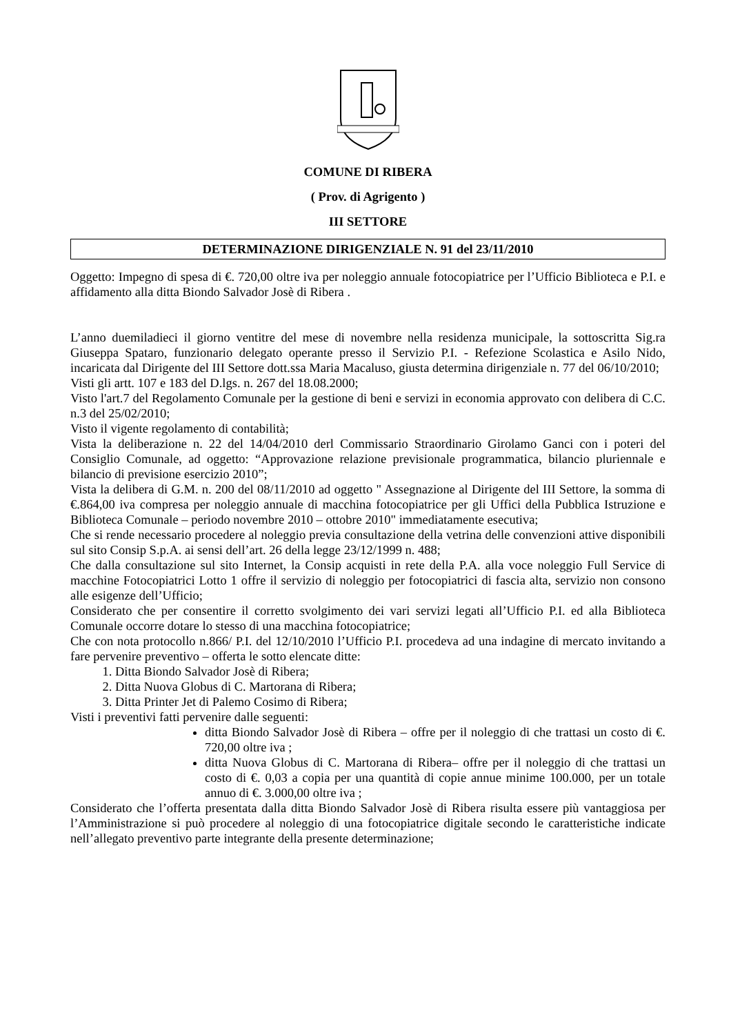COMUNE DI RIBERA
( Prov. di Agrigento )
III SETTORE
DETERMINAZIONE DIRIGENZIALE N. 91 del 23/11/2010
Oggetto: Impegno di spesa di €. 720,00 oltre iva per noleggio annuale fotocopiatrice per l’Ufficio Biblioteca e P.I. e affidamento alla ditta Biondo Salvador Josè di Ribera .
L’anno duemiladieci il giorno ventitre del mese di novembre nella residenza municipale, la sottoscritta Sig.ra Giuseppa Spataro, funzionario delegato operante presso il Servizio P.I. - Refezione Scolastica e Asilo Nido, incaricata dal Dirigente del III Settore dott.ssa Maria Macaluso, giusta determina dirigenziale n. 77 del 06/10/2010;
Visti gli artt. 107 e 183 del D.lgs. n. 267 del 18.08.2000;
Visto l'art.7 del Regolamento Comunale per la gestione di beni e servizi in economia approvato con delibera di C.C. n.3 del 25/02/2010;
Visto il vigente regolamento di contabilità;
Vista la deliberazione n. 22 del 14/04/2010 derl Commissario Straordinario Girolamo Ganci con i poteri del Consiglio Comunale, ad oggetto: “Approvazione relazione previsionale programmatica, bilancio pluriennale e bilancio di previsione esercizio 2010”;
Vista la delibera di G.M. n. 200 del 08/11/2010 ad oggetto " Assegnazione al Dirigente del III Settore, la somma di €.864,00 iva compresa per noleggio annuale di macchina fotocopiatrice per gli Uffici della Pubblica Istruzione e Biblioteca Comunale – periodo novembre 2010 – ottobre 2010" immediatamente esecutiva;
Che si rende necessario procedere al noleggio previa consultazione della vetrina delle convenzioni attive disponibili sul sito Consip S.p.A. ai sensi dell’art. 26 della legge 23/12/1999 n. 488;
Che dalla consultazione sul sito Internet, la Consip acquisti in rete della P.A. alla voce noleggio Full Service di macchine Fotocopiatrici Lotto 1 offre il servizio di noleggio per fotocopiatrici di fascia alta, servizio non consono alle esigenze dell’Ufficio;
Considerato che per consentire il corretto svolgimento dei vari servizi legati all’Ufficio P.I. ed alla Biblioteca Comunale occorre dotare lo stesso di una macchina fotocopiatrice;
Che con nota protocollo n.866/ P.I. del 12/10/2010 l’Ufficio P.I. procedeva ad una indagine di mercato invitando a fare pervenire preventivo – offerta le sotto elencate ditte:
1. Ditta Biondo Salvador Josè di Ribera;
2. Ditta Nuova Globus di C. Martorana di Ribera;
3. Ditta Printer Jet di Palemo Cosimo di Ribera;
Visti i preventivi fatti pervenire dalle seguenti:
ditta Biondo Salvador Josè di Ribera – offre per il noleggio di che trattasi un costo di €. 720,00 oltre iva ;
ditta Nuova Globus di C. Martorana di Ribera– offre per il noleggio di che trattasi un costo di €. 0,03 a copia per una quantità di copie annue minime 100.000, per un totale annuo di €. 3.000,00 oltre iva ;
Considerato che l’offerta presentata dalla ditta Biondo Salvador Josè di Ribera risulta essere più vantaggiosa per l’Amministrazione si può procedere al noleggio di una fotocopiatrice digitale secondo le caratteristiche indicate nell’allegato preventivo parte integrante della presente determinazione;